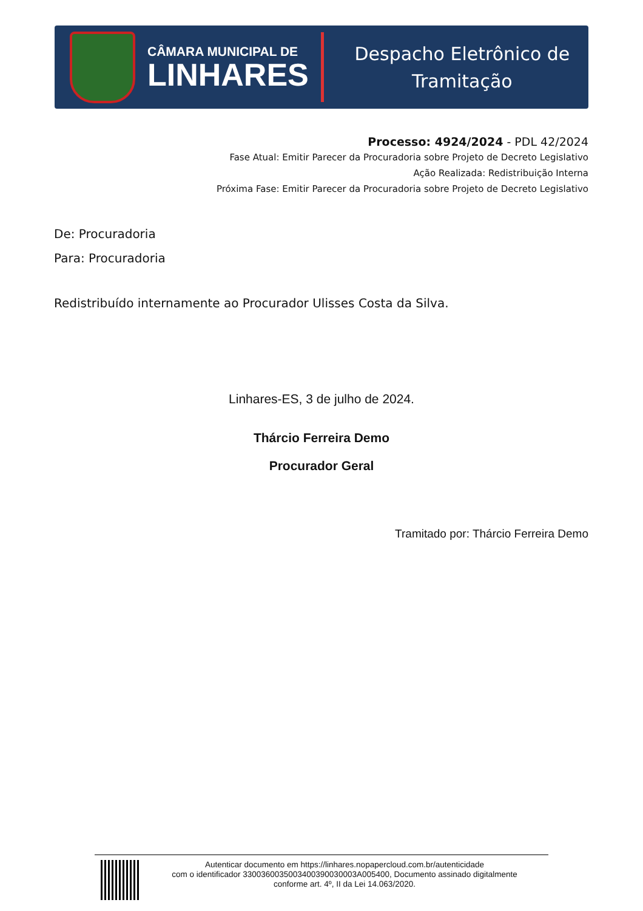CÂMARA MUNICIPAL DE
LINHARES
Despacho Eletrônico de
Tramitação
Processo: 4924/2024 - PDL 42/2024
Fase Atual: Emitir Parecer da Procuradoria sobre Projeto de Decreto Legislativo
Ação Realizada: Redistribuição Interna
Próxima Fase: Emitir Parecer da Procuradoria sobre Projeto de Decreto Legislativo
De: Procuradoria
Para: Procuradoria
Redistribuído internamente ao Procurador Ulisses Costa da Silva.
Linhares-ES, 3 de julho de 2024.
Thárcio Ferreira Demo
Procurador Geral
Tramitado por: Thárcio Ferreira Demo
Autenticar documento em https://linhares.nopapercloud.com.br/autenticidade
com o identificador 3300360035003400390030003A005400, Documento assinado digitalmente
conforme art. 4º, II da Lei 14.063/2020.